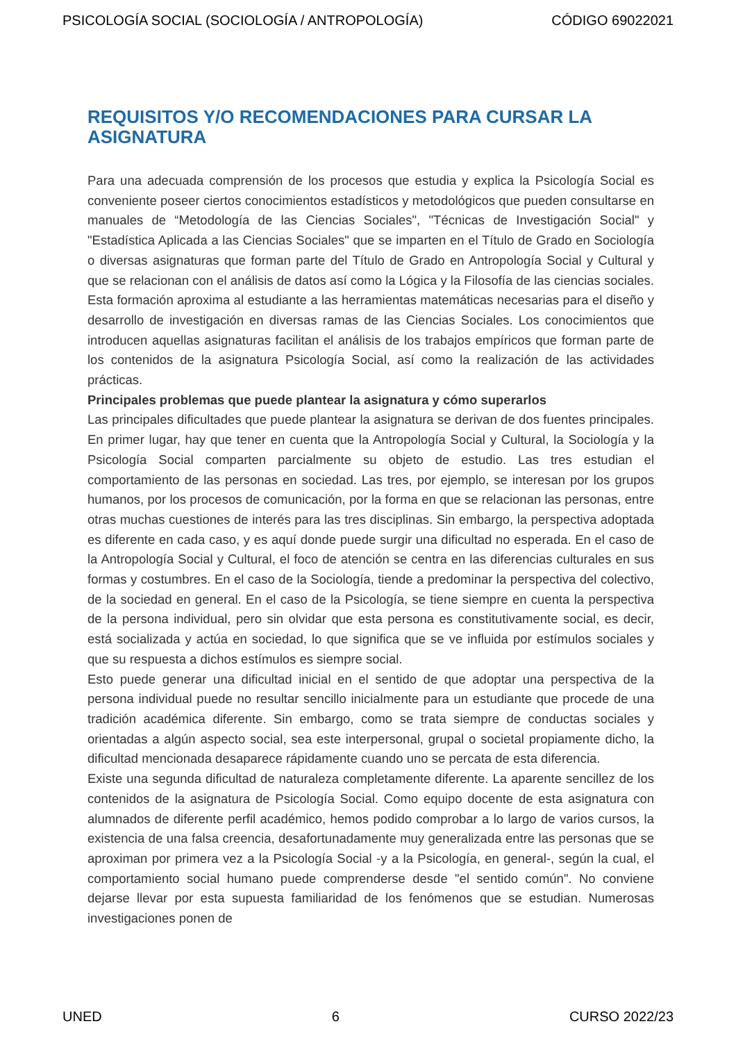PSICOLOGÍA SOCIAL (SOCIOLOGÍA / ANTROPOLOGÍA) CÓDIGO 69022021
REQUISITOS Y/O RECOMENDACIONES PARA CURSAR LA ASIGNATURA
Para una adecuada comprensión de los procesos que estudia y explica la Psicología Social es conveniente poseer ciertos conocimientos estadísticos y metodológicos que pueden consultarse en manuales de “Metodología de las Ciencias Sociales", "Técnicas de Investigación Social" y "Estadística Aplicada a las Ciencias Sociales" que se imparten en el Título de Grado en Sociología o diversas asignaturas que forman parte del Título de Grado en Antropología Social y Cultural y que se relacionan con el análisis de datos así como la Lógica y la Filosofía de las ciencias sociales. Esta formación aproxima al estudiante a las herramientas matemáticas necesarias para el diseño y desarrollo de investigación en diversas ramas de las Ciencias Sociales. Los conocimientos que introducen aquellas asignaturas facilitan el análisis de los trabajos empíricos que forman parte de los contenidos de la asignatura Psicología Social, así como la realización de las actividades prácticas.
Principales problemas que puede plantear la asignatura y cómo superarlos
Las principales dificultades que puede plantear la asignatura se derivan de dos fuentes principales. En primer lugar, hay que tener en cuenta que la Antropología Social y Cultural, la Sociología y la Psicología Social comparten parcialmente su objeto de estudio. Las tres estudian el comportamiento de las personas en sociedad. Las tres, por ejemplo, se interesan por los grupos humanos, por los procesos de comunicación, por la forma en que se relacionan las personas, entre otras muchas cuestiones de interés para las tres disciplinas. Sin embargo, la perspectiva adoptada es diferente en cada caso, y es aquí donde puede surgir una dificultad no esperada. En el caso de la Antropología Social y Cultural, el foco de atención se centra en las diferencias culturales en sus formas y costumbres. En el caso de la Sociología, tiende a predominar la perspectiva del colectivo, de la sociedad en general. En el caso de la Psicología, se tiene siempre en cuenta la perspectiva de la persona individual, pero sin olvidar que esta persona es constitutivamente social, es decir, está socializada y actúa en sociedad, lo que significa que se ve influida por estímulos sociales y que su respuesta a dichos estímulos es siempre social.
Esto puede generar una dificultad inicial en el sentido de que adoptar una perspectiva de la persona individual puede no resultar sencillo inicialmente para un estudiante que procede de una tradición académica diferente. Sin embargo, como se trata siempre de conductas sociales y orientadas a algún aspecto social, sea este interpersonal, grupal o societal propiamente dicho, la dificultad mencionada desaparece rápidamente cuando uno se percata de esta diferencia.
Existe una segunda dificultad de naturaleza completamente diferente. La aparente sencillez de los contenidos de la asignatura de Psicología Social. Como equipo docente de esta asignatura con alumnados de diferente perfil académico, hemos podido comprobar a lo largo de varios cursos, la existencia de una falsa creencia, desafortunadamente muy generalizada entre las personas que se aproximan por primera vez a la Psicología Social -y a la Psicología, en general-, según la cual, el comportamiento social humano puede comprenderse desde "el sentido común". No conviene dejarse llevar por esta supuesta familiaridad de los fenómenos que se estudian. Numerosas investigaciones ponen de
UNED 6 CURSO 2022/23